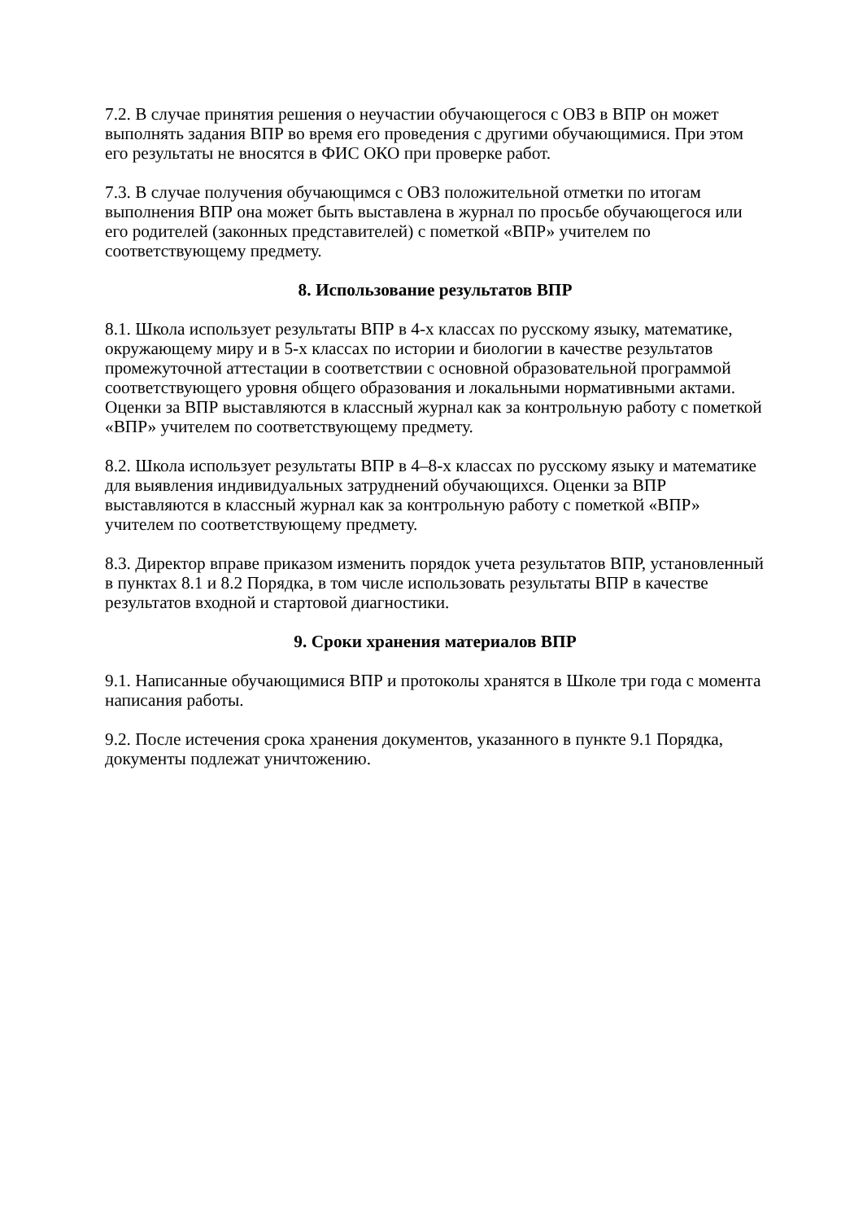7.2. В случае принятия решения о неучастии обучающегося с ОВЗ в ВПР он может выполнять задания ВПР во время его проведения с другими обучающимися. При этом его результаты не вносятся в ФИС ОКО при проверке работ.
7.3. В случае получения обучающимся с ОВЗ положительной отметки по итогам выполнения ВПР она может быть выставлена в журнал по просьбе обучающегося или его родителей (законных представителей) с пометкой «ВПР» учителем по соответствующему предмету.
8. Использование результатов ВПР
8.1. Школа использует результаты ВПР в 4-х классах по русскому языку, математике, окружающему миру и в 5-х классах по истории и биологии в качестве результатов промежуточной аттестации в соответствии с основной образовательной программой соответствующего уровня общего образования и локальными нормативными актами. Оценки за ВПР выставляются в классный журнал как за контрольную работу с пометкой «ВПР» учителем по соответствующему предмету.
8.2. Школа использует результаты ВПР в 4–8-х классах по русскому языку и математике для выявления индивидуальных затруднений обучающихся. Оценки за ВПР выставляются в классный журнал как за контрольную работу с пометкой «ВПР» учителем по соответствующему предмету.
8.3. Директор вправе приказом изменить порядок учета результатов ВПР, установленный в пунктах 8.1 и 8.2 Порядка, в том числе использовать результаты ВПР в качестве результатов входной и стартовой диагностики.
9. Сроки хранения материалов ВПР
9.1. Написанные обучающимися ВПР и протоколы хранятся в Школе три года с момента написания работы.
9.2. После истечения срока хранения документов, указанного в пункте 9.1 Порядка, документы подлежат уничтожению.